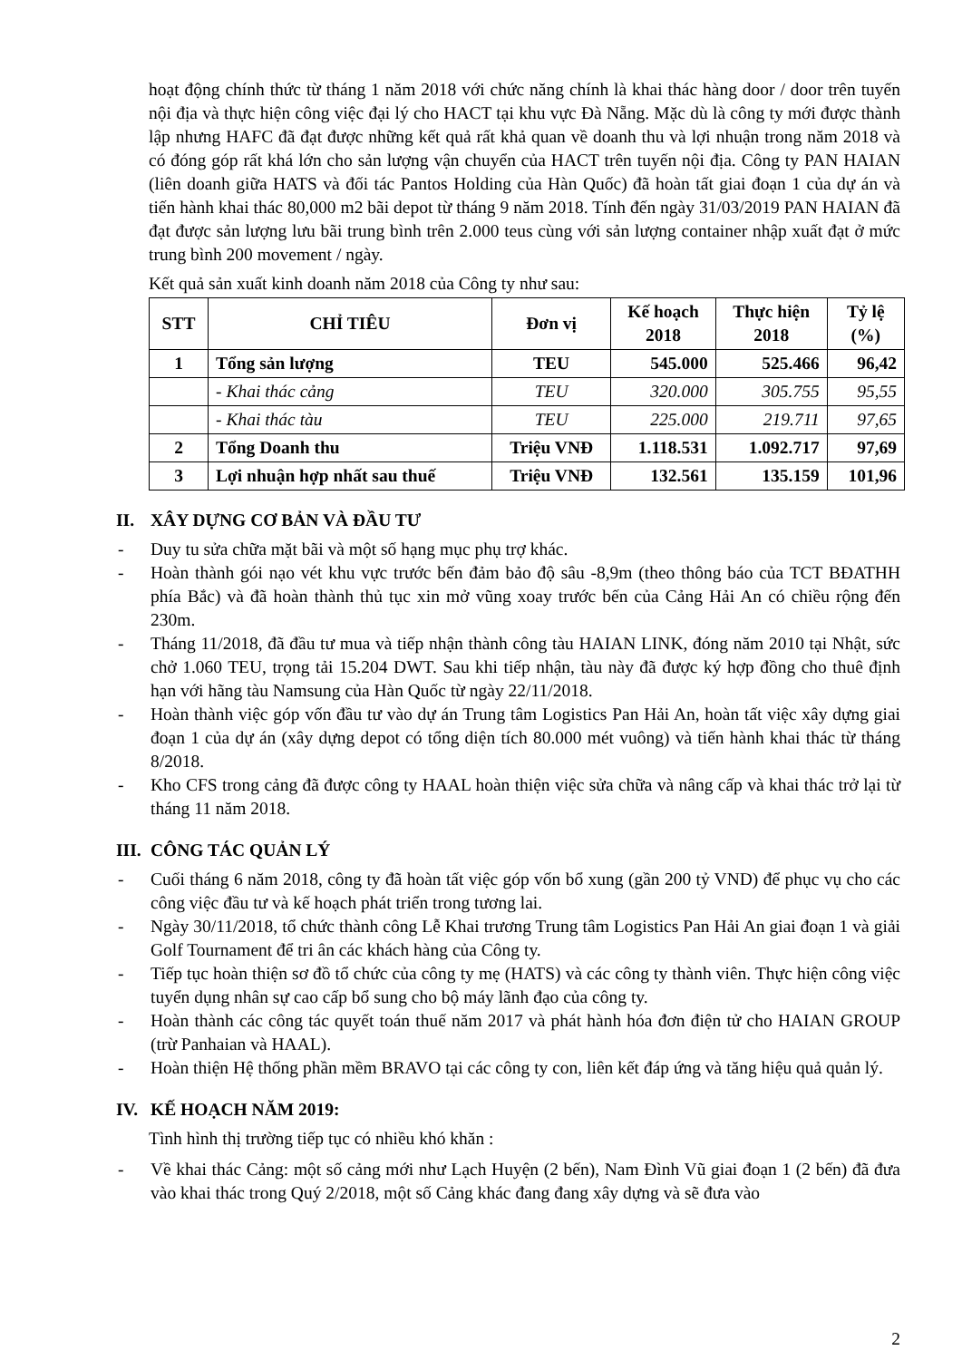hoạt động chính thức từ tháng 1 năm 2018 với chức năng chính là khai thác hàng door / door trên tuyến nội địa và thực hiện công việc đại lý cho HACT tại khu vực Đà Nẵng. Mặc dù là công ty mới được thành lập nhưng HAFC đã đạt được những kết quả rất khả quan về doanh thu và lợi nhuận trong năm 2018 và có đóng góp rất khá lớn cho sản lượng vận chuyển của HACT trên tuyến nội địa. Công ty PAN HAIAN (liên doanh giữa HATS và đối tác Pantos Holding của Hàn Quốc) đã hoàn tất giai đoạn 1 của dự án và tiến hành khai thác 80,000 m2 bãi depot từ tháng 9 năm 2018. Tính đến ngày 31/03/2019 PAN HAIAN đã đạt được sản lượng lưu bãi trung bình trên 2.000 teus cùng với sản lượng container nhập xuất đạt ở mức trung bình 200 movement / ngày.
Kết quả sản xuất kinh doanh năm 2018 của Công ty như sau:
| STT | CHỈ TIÊU | Đơn vị | Kế hoạch 2018 | Thực hiện 2018 | Tỷ lệ (%) |
| --- | --- | --- | --- | --- | --- |
| 1 | Tổng sản lượng | TEU | 545.000 | 525.466 | 96,42 |
| | - Khai thác cảng | TEU | 320.000 | 305.755 | 95,55 |
| | - Khai thác tàu | TEU | 225.000 | 219.711 | 97,65 |
| 2 | Tổng Doanh thu | Triệu VNĐ | 1.118.531 | 1.092.717 | 97,69 |
| 3 | Lợi nhuận hợp nhất sau thuế | Triệu VNĐ | 132.561 | 135.159 | 101,96 |
II. XÂY DỰNG CƠ BẢN VÀ ĐẦU TƯ
- Duy tu sửa chữa mặt bãi và một số hạng mục phụ trợ khác.
- Hoàn thành gói nạo vét khu vực trước bến đảm bảo độ sâu -8,9m (theo thông báo của TCT BĐATHH phía Bắc) và đã hoàn thành thủ tục xin mở vũng xoay trước bến của Cảng Hải An có chiều rộng đến 230m.
- Tháng 11/2018, đã đầu tư mua và tiếp nhận thành công tàu HAIAN LINK, đóng năm 2010 tại Nhật, sức chở 1.060 TEU, trọng tải 15.204 DWT. Sau khi tiếp nhận, tàu này đã được ký hợp đồng cho thuê định hạn với hãng tàu Namsung của Hàn Quốc từ ngày 22/11/2018.
- Hoàn thành việc góp vốn đầu tư vào dự án Trung tâm Logistics Pan Hải An, hoàn tất việc xây dựng giai đoạn 1 của dự án (xây dựng depot có tổng diện tích 80.000 mét vuông) và tiến hành khai thác từ tháng 8/2018.
- Kho CFS trong cảng đã được công ty HAAL hoàn thiện việc sửa chữa và nâng cấp và khai thác trở lại từ tháng 11 năm 2018.
III. CÔNG TÁC QUẢN LÝ
- Cuối tháng 6 năm 2018, công ty đã hoàn tất việc góp vốn bổ xung (gần 200 tỷ VND) để phục vụ cho các công việc đầu tư và kế hoạch phát triển trong tương lai.
- Ngày 30/11/2018, tổ chức thành công Lễ Khai trương Trung tâm Logistics Pan Hải An giai đoạn 1 và giải Golf Tournament để tri ân các khách hàng của Công ty.
- Tiếp tục hoàn thiện sơ đồ tổ chức của công ty mẹ (HATS) và các công ty thành viên. Thực hiện công việc tuyển dụng nhân sự cao cấp bổ sung cho bộ máy lãnh đạo của công ty.
- Hoàn thành các công tác quyết toán thuế năm 2017 và phát hành hóa đơn điện tử cho HAIAN GROUP (trừ Panhaian và HAAL).
- Hoàn thiện Hệ thống phần mềm BRAVO tại các công ty con, liên kết đáp ứng và tăng hiệu quả quản lý.
IV. KẾ HOẠCH NĂM 2019:
Tình hình thị trường tiếp tục có nhiều khó khăn :
- Về khai thác Cảng: một số cảng mới như Lạch Huyện (2 bến), Nam Đình Vũ giai đoạn 1 (2 bến) đã đưa vào khai thác trong Quý 2/2018, một số Cảng khác đang đang xây dựng và sẽ đưa vào
2